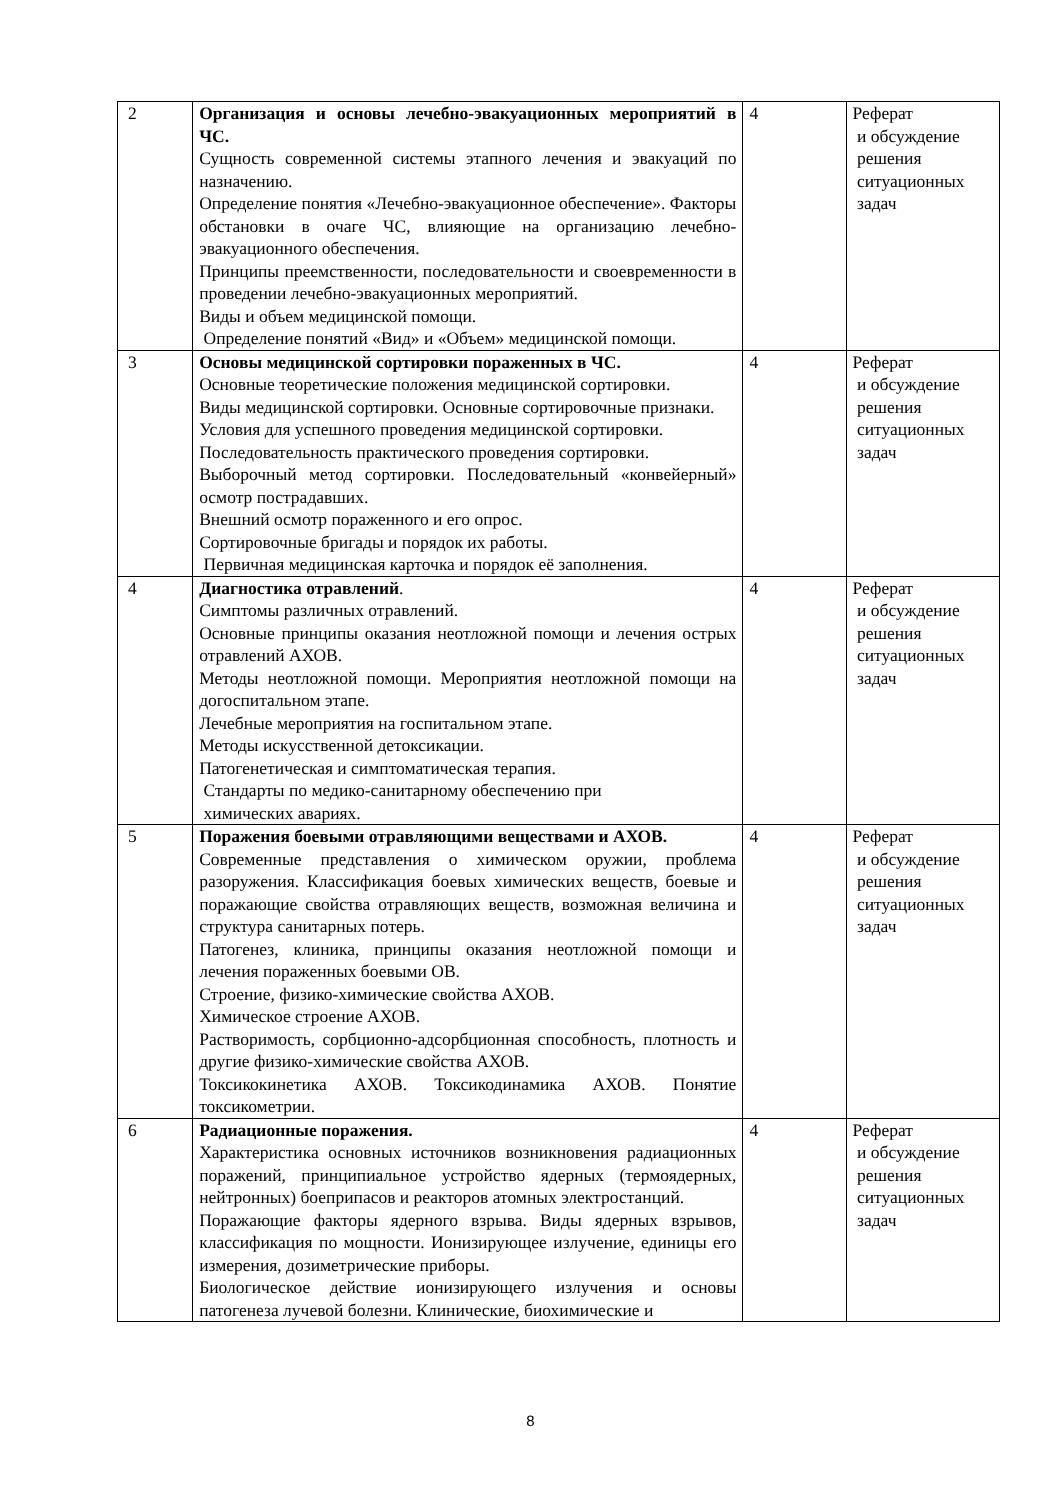| 2 | Организация и основы лечебно-эвакуационных мероприятий в ЧС. Сущность современной системы этапного лечения и эвакуаций по назначению. Определение понятия «Лечебно-эвакуационное обеспечение». Факторы обстановки в очаге ЧС, влияющие на организацию лечебно-эвакуационного обеспечения. Принципы преемственности, последовательности и своевременности в проведении лечебно-эвакуационных мероприятий. Виды и объем медицинской помощи. Определение понятий «Вид» и «Объем» медицинской помощи. | 4 | Реферат и обсуждение решения ситуационных задач |
| 3 | Основы медицинской сортировки пораженных в ЧС. Основные теоретические положения медицинской сортировки. Виды медицинской сортировки. Основные сортировочные признаки. Условия для успешного проведения медицинской сортировки. Последовательность практического проведения сортировки. Выборочный метод сортировки. Последовательный «конвейерный» осмотр пострадавших. Внешний осмотр пораженного и его опрос. Сортировочные бригады и порядок их работы. Первичная медицинская карточка и порядок её заполнения. | 4 | Реферат и обсуждение решения ситуационных задач |
| 4 | Диагностика отравлений . Симптомы различных отравлений. Основные принципы оказания неотложной помощи и лечения острых отравлений АХОВ. Методы неотложной помощи. Мероприятия неотложной помощи на догоспитальном этапе. Лечебные мероприятия на госпитальном этапе. Методы искусственной детоксикации. Патогенетическая и симптоматическая терапия. Стандарты по медико-санитарному обеспечению при химических авариях. | 4 | Реферат и обсуждение решения ситуационных задач |
| 5 | Поражения боевыми отравляющими веществами и АХОВ. Современные представления о химическом оружии, проблема разоружения. Классификация боевых химических веществ, боевые и поражающие свойства отравляющих веществ, возможная величина и структура санитарных потерь. Патогенез, клиника, принципы оказания неотложной помощи и лечения пораженных боевыми ОВ. Строение, физико-химические свойства АХОВ. Химическое строение АХОВ. Растворимость, сорбционно-адсорбционная способность, плотность и другие физико-химические свойства АХОВ. Токсикокинетика АХОВ. Токсикодинамика АХОВ. Понятие токсикометрии. | 4 | Реферат и обсуждение решения ситуационных задач |
| 6 | Радиационные поражения. Характеристика основных источников возникновения радиационных поражений, принципиальное устройство ядерных (термоядерных, нейтронных) боеприпасов и реакторов атомных электростанций. Поражающие факторы ядерного взрыва. Виды ядерных взрывов, классификация по мощности. Ионизирующее излучение, единицы его измерения, дозиметрические приборы. Биологическое действие ионизирующего излучения и основы патогенеза лучевой болезни. Клинические, биохимические и | 4 | Реферат и обсуждение решения ситуационных задач |
8